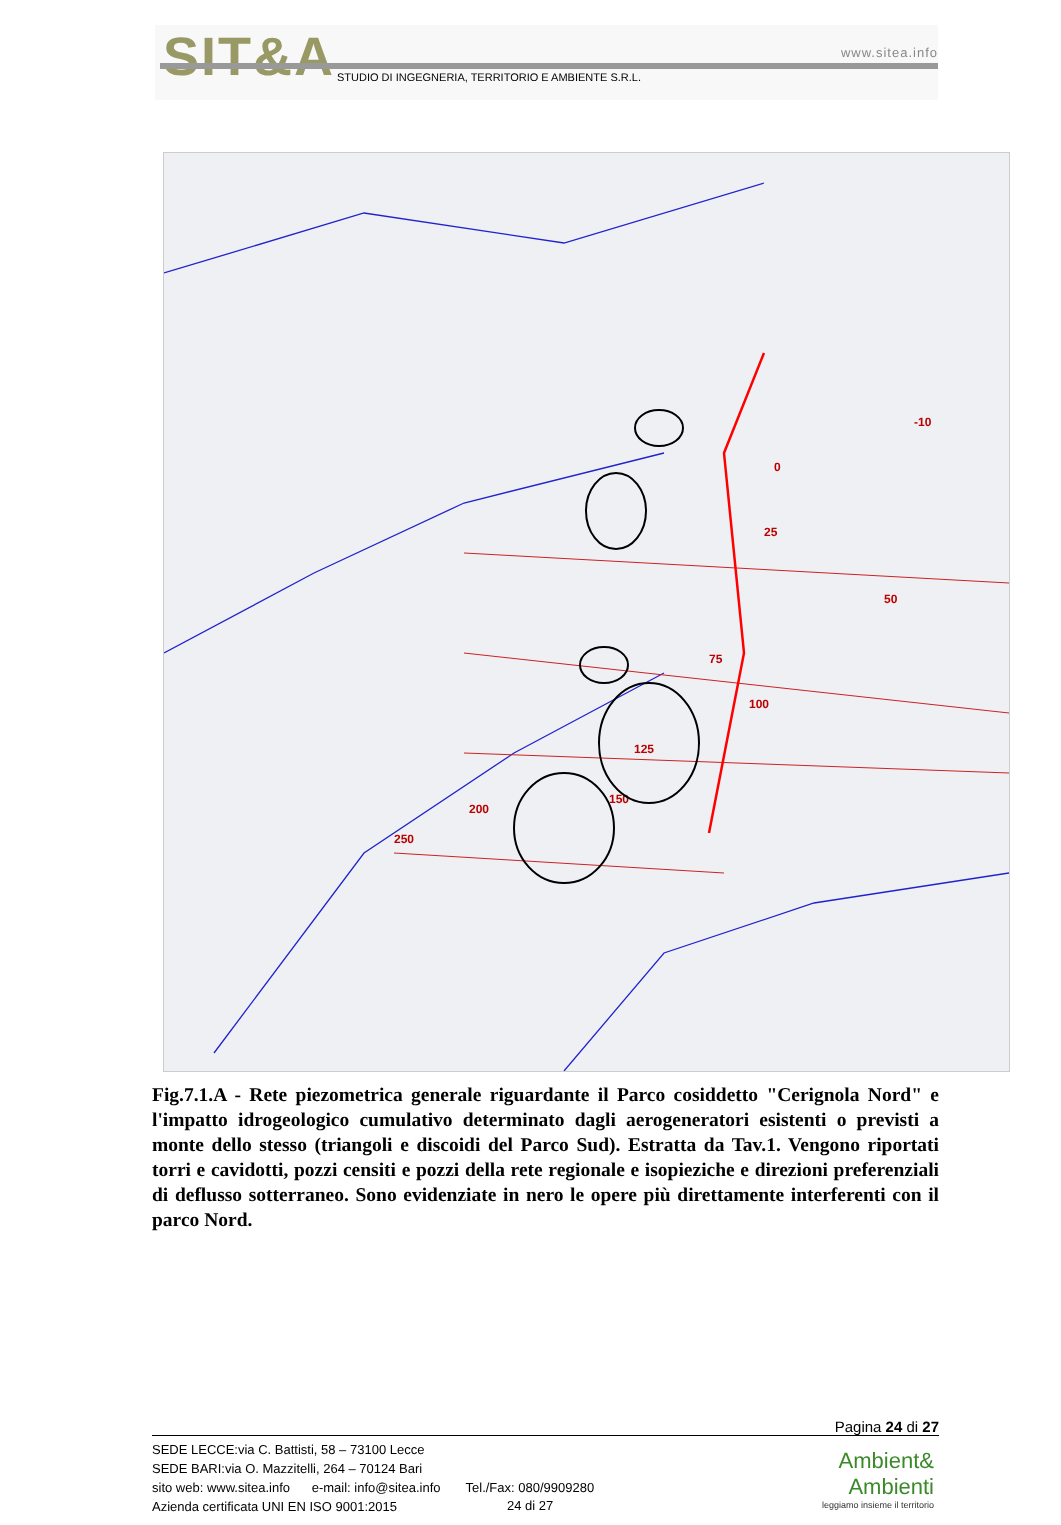SIT&A www.sitea.info
STUDIO DI INGEGNERIA, TERRITORIO E AMBIENTE S.R.L.
-10
0
25
50
75
100
125
150
200
250
Fig.7.1.A - Rete piezometrica generale riguardante il Parco cosiddetto "Cerignola Nord" e l'impatto idrogeologico cumulativo determinato dagli aerogeneratori esistenti o previsti a monte dello stesso (triangoli e discoidi del Parco Sud). Estratta da Tav.1. Vengono riportati torri e cavidotti, pozzi censiti e pozzi della rete regionale e isopieziche e direzioni preferenziali di deflusso sotterraneo. Sono evidenziate in nero le opere più direttamente interferenti con il parco Nord.
Pagina 24 di 27
SEDE LECCE:via C. Battisti, 58 – 73100 Lecce
SEDE BARI:via O. Mazzitelli, 264 – 70124 Bari
sito web: www.sitea.info e-mail: info@sitea.info Tel./Fax: 080/9909280
Azienda certificata UNI EN ISO 9001:2015
24 di 27
Ambient&
Ambienti
leggiamo insieme il territorio